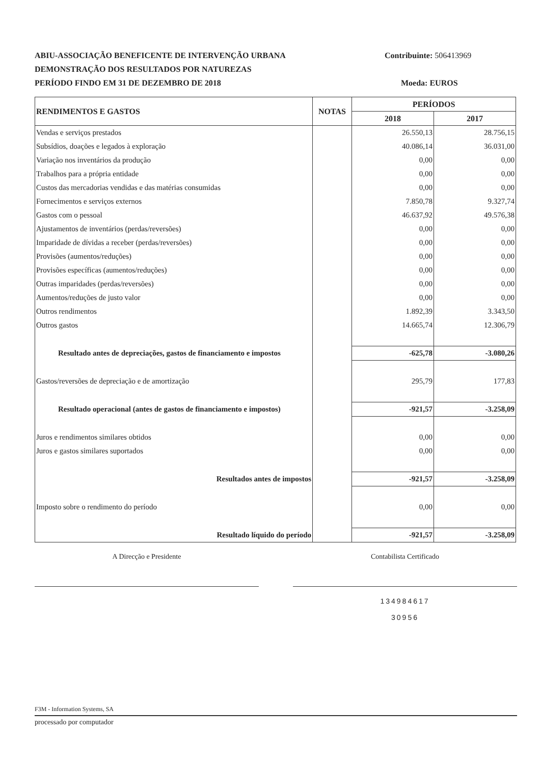ABIU-ASSOCIAÇÃO BENEFICENTE DE INTERVENÇÃO URBANA
DEMONSTRAÇÃO DOS RESULTADOS POR NATUREZAS
PERÍODO FINDO EM 31 DE DEZEMBRO DE 2018
Contribuinte: 506413969
Moeda: EUROS
| RENDIMENTOS E GASTOS | NOTAS | PERÍODOS | |
| --- | --- | --- | --- |
| | | 2018 | 2017 |
| Vendas e serviços prestados | | 26.550,13 | 28.756,15 |
| Subsídios, doações e legados à exploração | | 40.086,14 | 36.031,00 |
| Variação nos inventários da produção | | 0,00 | 0,00 |
| Trabalhos para a própria entidade | | 0,00 | 0,00 |
| Custos das mercadorias vendidas e das matérias consumidas | | 0,00 | 0,00 |
| Fornecimentos e serviços externos | | 7.850,78 | 9.327,74 |
| Gastos com o pessoal | | 46.637,92 | 49.576,38 |
| Ajustamentos de inventários (perdas/reversões) | | 0,00 | 0,00 |
| Imparidade de dívidas a receber (perdas/reversões) | | 0,00 | 0,00 |
| Provisões (aumentos/reduções) | | 0,00 | 0,00 |
| Provisões específicas (aumentos/reduções) | | 0,00 | 0,00 |
| Outras imparidades (perdas/reversões) | | 0,00 | 0,00 |
| Aumentos/reduções de justo valor | | 0,00 | 0,00 |
| Outros rendimentos | | 1.892,39 | 3.343,50 |
| Outros gastos | | 14.665,74 | 12.306,79 |
| Resultado antes de depreciações, gastos de financiamento e impostos | | -625,78 | -3.080,26 |
| Gastos/reversões de depreciação e de amortização | | 295,79 | 177,83 |
| Resultado operacional (antes de gastos de financiamento e impostos) | | -921,57 | -3.258,09 |
| Juros e rendimentos similares obtidos | | 0,00 | 0,00 |
| Juros e gastos similares suportados | | 0,00 | 0,00 |
| Resultados antes de impostos | | -921,57 | -3.258,09 |
| Imposto sobre o rendimento do período | | 0,00 | 0,00 |
| Resultado líquido do período | | -921,57 | -3.258,09 |
A Direcção e Presidente Contabilista Certificado
134984617
30956
F3M - Information Systems, SA
processado por computador